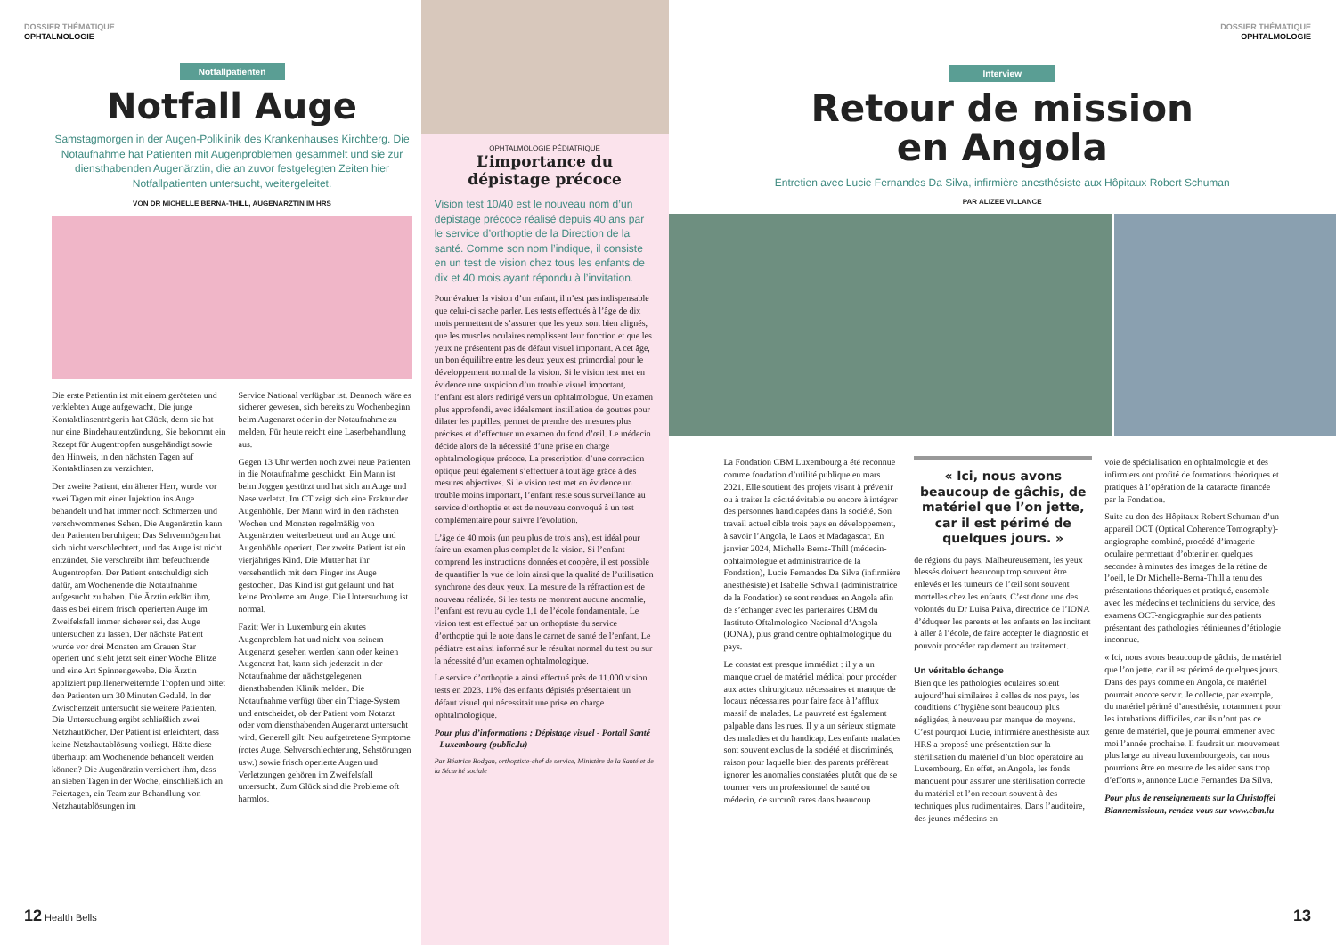DOSSIER THÉMATIQUE
OPHTALMOLOGIE
Notfallpatienten
Notfall Auge
Samstagmorgen in der Augen-Poliklinik des Krankenhauses Kirchberg. Die Notaufnahme hat Patienten mit Augenproblemen gesammelt und sie zur diensthabenden Augenärztin, die an zuvor festgelegten Zeiten hier Notfallpatienten untersucht, weitergeleitet.
VON DR MICHELLE BERNA-THILL, AUGENÄRZTIN IM HRS
Die erste Patientin ist mit einem geröteten und verklebten Auge aufgewacht. Die junge Kontaktlinsenträgerin hat Glück, denn sie hat nur eine Bindehautentzündung. Sie bekommt ein Rezept für Augentropfen ausgehändigt sowie den Hinweis, in den nächsten Tagen auf Kontaktlinsen zu verzichten.
Der zweite Patient, ein älterer Herr, wurde vor zwei Tagen mit einer Injektion ins Auge behandelt und hat immer noch Schmerzen und verschwommenes Sehen. Die Augenärztin kann den Patienten beruhigen: Das Sehvermögen hat sich nicht verschlechtert, und das Auge ist nicht entzündet. Sie verschreibt ihm befeuchtende Augentropfen. Der Patient entschuldigt sich dafür, am Wochenende die Notaufnahme aufgesucht zu haben. Die Ärztin erklärt ihm, dass es bei einem frisch operierten Auge im Zweifelsfall immer sicherer sei, das Auge untersuchen zu lassen. Der nächste Patient wurde vor drei Monaten am Grauen Star operiert und sieht jetzt seit einer Woche Blitze und eine Art Spinnengewebe. Die Ärztin appliziert pupillenerweiternde Tropfen und bittet den Patienten um 30 Minuten Geduld. In der Zwischenzeit untersucht sie weitere Patienten. Die Untersuchung ergibt schließlich zwei Netzhautlöcher. Der Patient ist erleichtert, dass keine Netzhautablösung vorliegt. Hätte diese überhaupt am Wochenende behandelt werden können? Die Augenärztin versichert ihm, dass an sieben Tagen in der Woche, einschließlich an Feiertagen, ein Team zur Behandlung von Netzhautablösungen im
Service National verfügbar ist. Dennoch wäre es sicherer gewesen, sich bereits zu Wochenbeginn beim Augenarzt oder in der Notaufnahme zu melden. Für heute reicht eine Laserbehandlung aus.
Gegen 13 Uhr werden noch zwei neue Patienten in die Notaufnahme geschickt. Ein Mann ist beim Joggen gestürzt und hat sich an Auge und Nase verletzt. Im CT zeigt sich eine Fraktur der Augenhöhle. Der Mann wird in den nächsten Wochen und Monaten regelmäßig von Augenärzten weiterbetreut und an Auge und Augenhöhle operiert. Der zweite Patient ist ein vierjähriges Kind. Die Mutter hat ihr versehentlich mit dem Finger ins Auge gestochen. Das Kind ist gut gelaunt und hat keine Probleme am Auge. Die Untersuchung ist normal.
Fazit: Wer in Luxemburg ein akutes Augenproblem hat und nicht von seinem Augenarzt gesehen werden kann oder keinen Augenarzt hat, kann sich jederzeit in der Notaufnahme der nächstgelegenen diensthabenden Klinik melden. Die Notaufnahme verfügt über ein Triage-System und entscheidet, ob der Patient vom Notarzt oder vom diensthabenden Augenarzt untersucht wird. Generell gilt: Neu aufgetretene Symptome (rotes Auge, Sehverschlechterung, Sehstörungen usw.) sowie frisch operierte Augen und Verletzungen gehören im Zweifelsfall untersucht. Zum Glück sind die Probleme oft harmlos.
12 Health Bells
OPHTALMOLOGIE PÉDIATRIQUE
L’importance du dépistage précoce
Vision test 10/40 est le nouveau nom d’un dépistage précoce réalisé depuis 40 ans par le service d’orthoptie de la Direction de la santé. Comme son nom l’indique, il consiste en un test de vision chez tous les enfants de dix et 40 mois ayant répondu à l’invitation.
Pour évaluer la vision d’un enfant, il n’est pas indispensable que celui-ci sache parler. Les tests effectués à l’âge de dix mois permettent de s’assurer que les yeux sont bien alignés, que les muscles oculaires remplissent leur fonction et que les yeux ne présentent pas de défaut visuel important. A cet âge, un bon équilibre entre les deux yeux est primordial pour le développement normal de la vision. Si le vision test met en évidence une suspicion d’un trouble visuel important, l’enfant est alors redirigé vers un ophtalmologue. Un examen plus approfondi, avec idéalement instillation de gouttes pour dilater les pupilles, permet de prendre des mesures plus précises et d’effectuer un examen du fond d’œil. Le médecin décide alors de la nécessité d’une prise en charge ophtalmologique précoce. La prescription d’une correction optique peut également s’effectuer à tout âge grâce à des mesures objectives. Si le vision test met en évidence un trouble moins important, l’enfant reste sous surveillance au service d’orthoptie et est de nouveau convoqué à un test complémentaire pour suivre l’évolution.
L’âge de 40 mois (un peu plus de trois ans), est idéal pour faire un examen plus complet de la vision. Si l’enfant comprend les instructions données et coopère, il est possible de quantifier la vue de loin ainsi que la qualité de l’utilisation synchrone des deux yeux. La mesure de la réfraction est de nouveau réalisée. Si les tests ne montrent aucune anomalie, l’enfant est revu au cycle 1.1 de l’école fondamentale. Le vision test est effectué par un orthoptiste du service d’orthoptie qui le note dans le carnet de santé de l’enfant. Le pédiatre est ainsi informé sur le résultat normal du test ou sur la nécessité d’un examen ophtalmologique.
Le service d’orthoptie a ainsi effectué près de 11.000 vision tests en 2023. 11% des enfants dépistés présentaient un défaut visuel qui nécessitait une prise en charge ophtalmologique.
Pour plus d’informations : Dépistage visuel - Portail Santé - Luxembourg (public.lu)
Par Béatrice Bodgan, orthoptiste-chef de service, Ministère de la Santé et de la Sécurité sociale
DOSSIER THÉMATIQUE
OPHTALMOLOGIE
Interview
Retour de mission
en Angola
Entretien avec Lucie Fernandes Da Silva, infirmière anesthésiste aux Hôpitaux Robert Schuman
PAR ALIZEE VILLANCE
La Fondation CBM Luxembourg a été reconnue comme fondation d’utilité publique en mars 2021. Elle soutient des projets visant à prévenir ou à traiter la cécité évitable ou encore à intégrer des personnes handicapées dans la société. Son travail actuel cible trois pays en développement, à savoir l’Angola, le Laos et Madagascar. En janvier 2024, Michelle Berna-Thill (médecin-ophtalmologue et administratrice de la Fondation), Lucie Fernandes Da Silva (infirmière anesthésiste) et Isabelle Schwall (administratrice de la Fondation) se sont rendues en Angola afin de s’échanger avec les partenaires CBM du Instituto Oftalmologico Nacional d’Angola (IONA), plus grand centre ophtalmologique du pays.
Le constat est presque immédiat : il y a un manque cruel de matériel médical pour procéder aux actes chirurgicaux nécessaires et manque de locaux nécessaires pour faire face à l’afflux massif de malades. La pauvreté est également palpable dans les rues. Il y a un sérieux stigmate des maladies et du handicap. Les enfants malades sont souvent exclus de la société et discriminés, raison pour laquelle bien des parents préfèrent ignorer les anomalies constatées plutôt que de se tourner vers un professionnel de santé ou médecin, de surcroît rares dans beaucoup
« Ici, nous avons beaucoup de gâchis, de matériel que l’on jette, car il est périmé de quelques jours. »
de régions du pays. Malheureusement, les yeux blessés doivent beaucoup trop souvent être enlevés et les tumeurs de l’œil sont souvent mortelles chez les enfants. C’est donc une des volontés du Dr Luisa Paiva, directrice de l’IONA d’éduquer les parents et les enfants en les incitant à aller à l’école, de faire accepter le diagnostic et pouvoir procéder rapidement au traitement.
Un véritable échange
Bien que les pathologies oculaires soient aujourd’hui similaires à celles de nos pays, les conditions d’hygiène sont beaucoup plus négligées, à nouveau par manque de moyens. C’est pourquoi Lucie, infirmière anesthésiste aux HRS a proposé une présentation sur la stérilisation du matériel d’un bloc opératoire au Luxembourg. En effet, en Angola, les fonds manquent pour assurer une stérilisation correcte du matériel et l’on recourt souvent à des techniques plus rudimentaires. Dans l’auditoire, des jeunes médecins en
voie de spécialisation en ophtalmologie et des infirmiers ont profité de formations théoriques et pratiques à l’opération de la cataracte financée par la Fondation.
Suite au don des Hôpitaux Robert Schuman d’un appareil OCT (Optical Coherence Tomography)- angiographe combiné, procédé d’imagerie oculaire permettant d’obtenir en quelques secondes à minutes des images de la rétine de l’oeil, le Dr Michelle-Berna-Thill a tenu des présentations théoriques et pratiqué, ensemble avec les médecins et techniciens du service, des examens OCT-angiographie sur des patients présentant des pathologies rétiniennes d’étiologie inconnue.
« Ici, nous avons beaucoup de gâchis, de matériel que l’on jette, car il est périmé de quelques jours. Dans des pays comme en Angola, ce matériel pourrait encore servir. Je collecte, par exemple, du matériel périmé d’anesthésie, notamment pour les intubations difficiles, car ils n’ont pas ce genre de matériel, que je pourrai emmener avec moi l’année prochaine. Il faudrait un mouvement plus large au niveau luxembourgeois, car nous pourrions être en mesure de les aider sans trop d’efforts », annonce Lucie Fernandes Da Silva.
Pour plus de renseignements sur la Christoffel Blannemissioun, rendez-vous sur www.cbm.lu
13